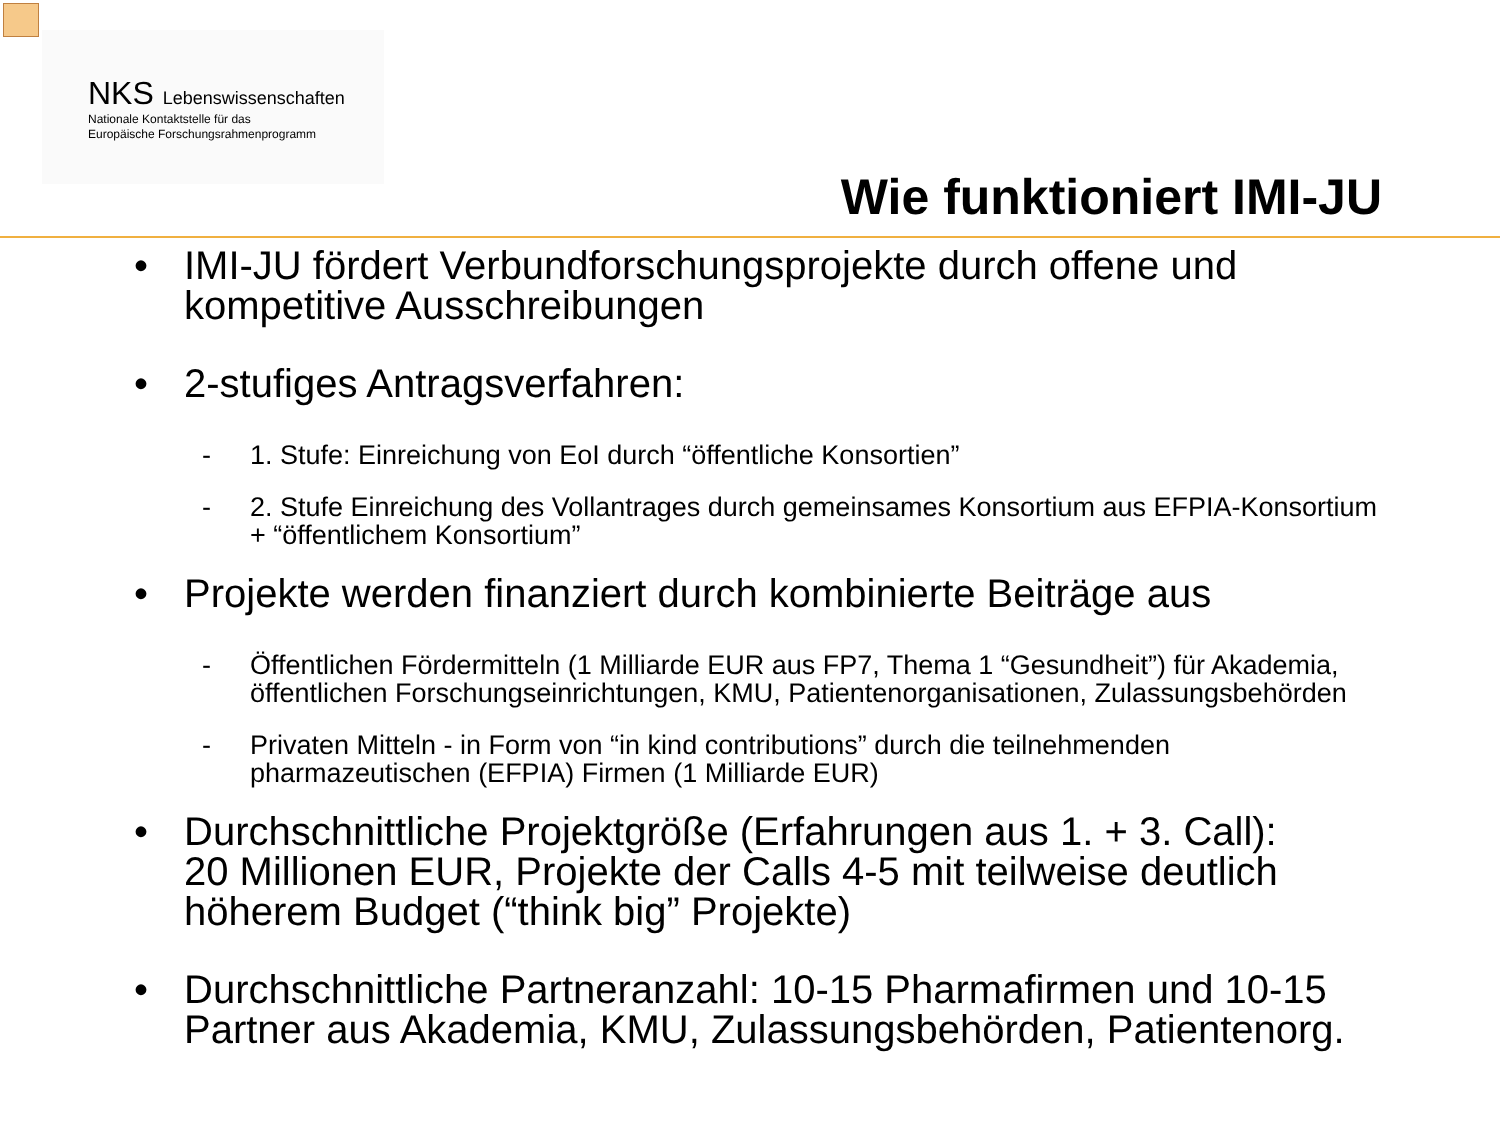NKS Lebenswissenschaften
Nationale Kontaktstelle für das
Europäische Forschungsrahmenprogramm
Wie funktioniert IMI-JU
• IMI-JU fördert Verbundforschungsprojekte durch offene und
kompetitive Ausschreibungen
• 2-stufiges Antragsverfahren:
- 1. Stufe: Einreichung von EoI durch “öffentliche Konsortien”
- 2. Stufe Einreichung des Vollantrages durch gemeinsames Konsortium aus EFPIA-Konsortium
+ “öffentlichem Konsortium”
• Projekte werden finanziert durch kombinierte Beiträge aus
- Öffentlichen Fördermitteln (1 Milliarde EUR aus FP7, Thema 1 “Gesundheit”) für Akademia,
öffentlichen Forschungseinrichtungen, KMU, Patientenorganisationen, Zulassungsbehörden
- Privaten Mitteln - in Form von “in kind contributions” durch die teilnehmenden
pharmazeutischen (EFPIA) Firmen (1 Milliarde EUR)
• Durchschnittliche Projektgröße (Erfahrungen aus 1. + 3. Call):
20 Millionen EUR, Projekte der Calls 4-5 mit teilweise deutlich
höherem Budget (“think big” Projekte)
• Durchschnittliche Partneranzahl: 10-15 Pharmafirmen und 10-15
Partner aus Akademia, KMU, Zulassungsbehörden, Patientenorg.